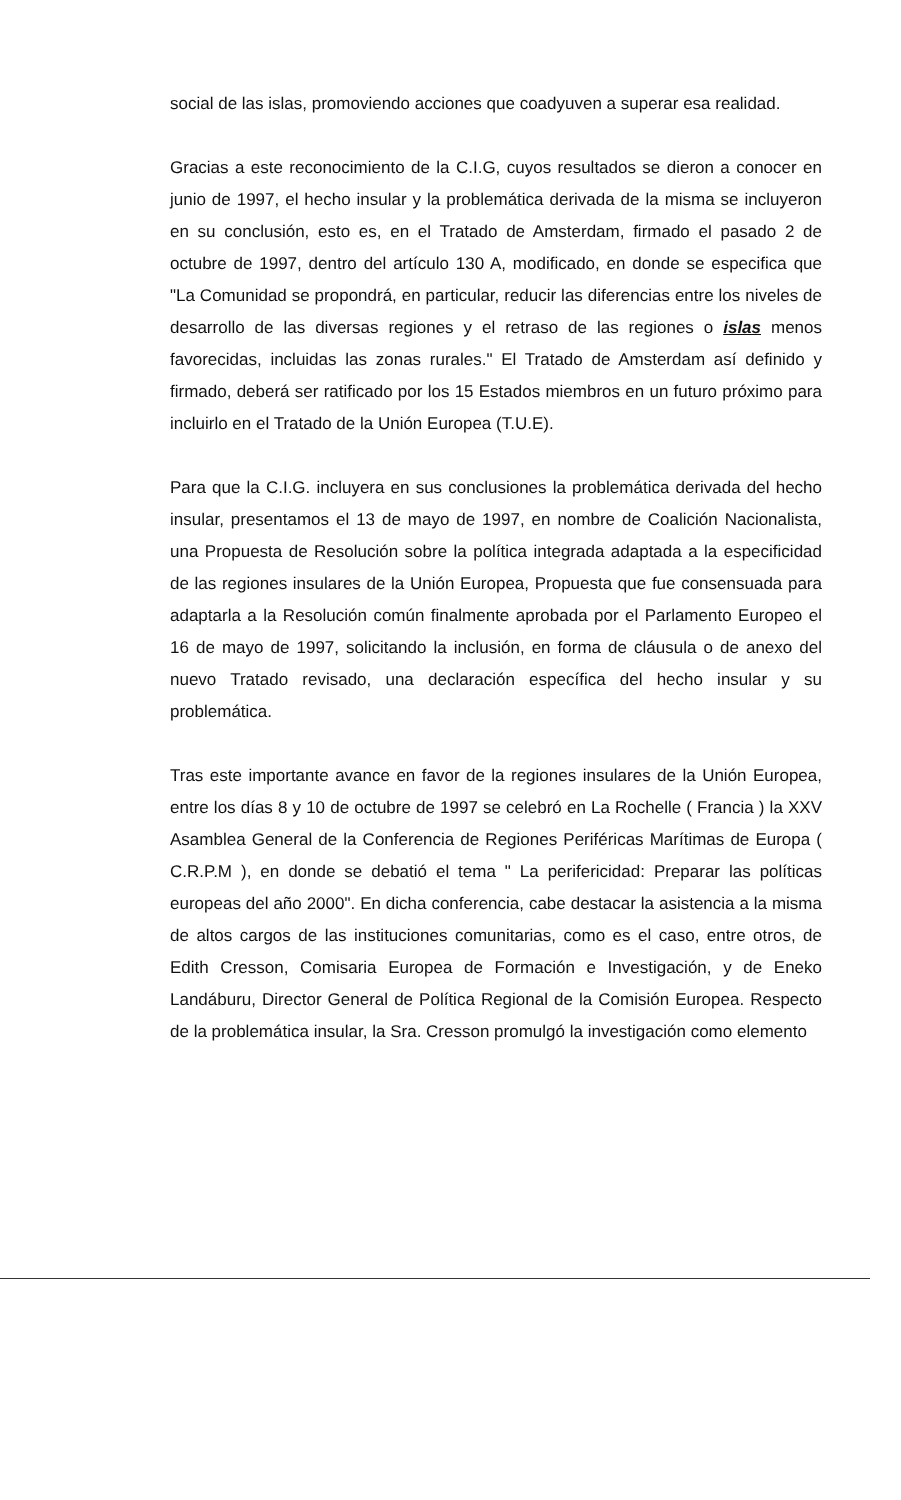social de las islas, promoviendo acciones que coadyuven a superar esa realidad.
Gracias a este reconocimiento de la C.I.G, cuyos resultados se dieron a conocer en junio de 1997, el hecho insular y la problemática derivada de la misma se incluyeron en su conclusión, esto es, en el Tratado de Amsterdam, firmado el pasado 2 de octubre de 1997, dentro del artículo 130 A, modificado, en donde se especifica que "La Comunidad se propondrá, en particular, reducir las diferencias entre los niveles de desarrollo de las diversas regiones y el retraso de las regiones o islas menos favorecidas, incluidas las zonas rurales." El Tratado de Amsterdam así definido y firmado, deberá ser ratificado por los 15 Estados miembros en un futuro próximo para incluirlo en el Tratado de la Unión Europea (T.U.E).
Para que la C.I.G. incluyera en sus conclusiones la problemática derivada del hecho insular, presentamos el 13 de mayo de 1997, en nombre de Coalición Nacionalista, una Propuesta de Resolución sobre la política integrada adaptada a la especificidad de las regiones insulares de la Unión Europea, Propuesta que fue consensuada para adaptarla a la Resolución común finalmente aprobada por el Parlamento Europeo el 16 de mayo de 1997, solicitando la inclusión, en forma de cláusula o de anexo del nuevo Tratado revisado, una declaración específica del hecho insular y su problemática.
Tras este importante avance en favor de la regiones insulares de la Unión Europea, entre los días 8 y 10 de octubre de 1997 se celebró en La Rochelle ( Francia ) la XXV Asamblea General de la Conferencia de Regiones Periféricas Marítimas de Europa ( C.R.P.M ), en donde se debatió el tema " La perifericidad: Preparar las políticas europeas del año 2000". En dicha conferencia, cabe destacar la asistencia a la misma de altos cargos de las instituciones comunitarias, como es el caso, entre otros, de Edith Cresson, Comisaria Europea de Formación e Investigación, y de Eneko Landáburu, Director General de Política Regional de la Comisión Europea. Respecto de la problemática insular, la Sra. Cresson promulgó la investigación como elemento